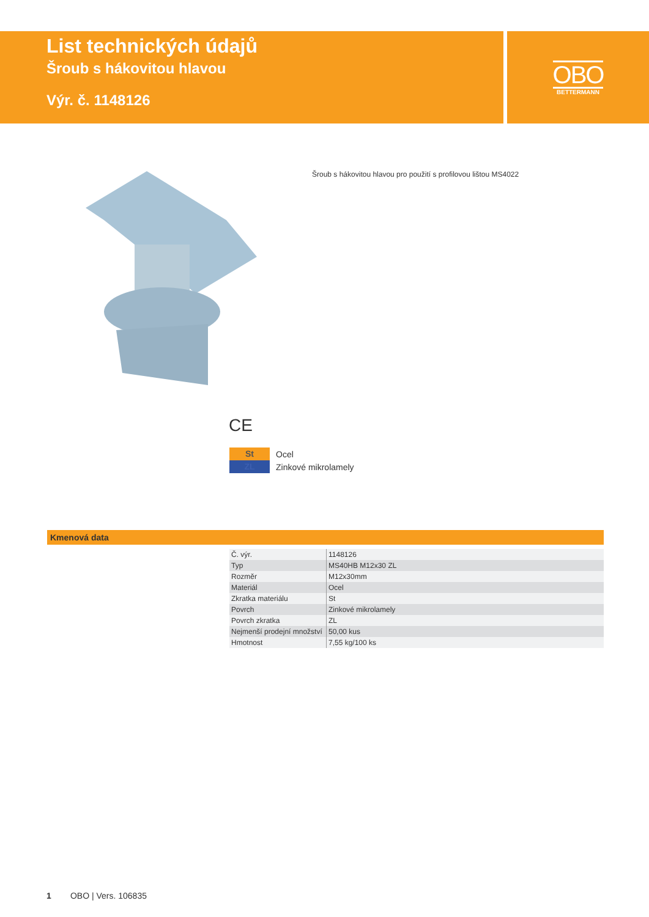List technických údajů
Šroub s hákovitou hlavou
Výr. č. 1148126
OBO
BETTERMANN
Šroub s hákovitou hlavou pro použití s profilovou lištou MS4022
CE
St Ocel
ZL Zinkové mikrolamely
Kmenová data
| Č. výr. | 1148126 |
| Typ | MS40HB M12x30 ZL |
| Rozměr | M12x30mm |
| Materiál | Ocel |
| Zkratka materiálu | St |
| Povrch | Zinkové mikrolamely |
| Povrch zkratka | ZL |
| Nejmenší prodejní množství | 50,00 kus |
| Hmotnost | 7,55 kg/100 ks |
1 OBO | Vers. 106835